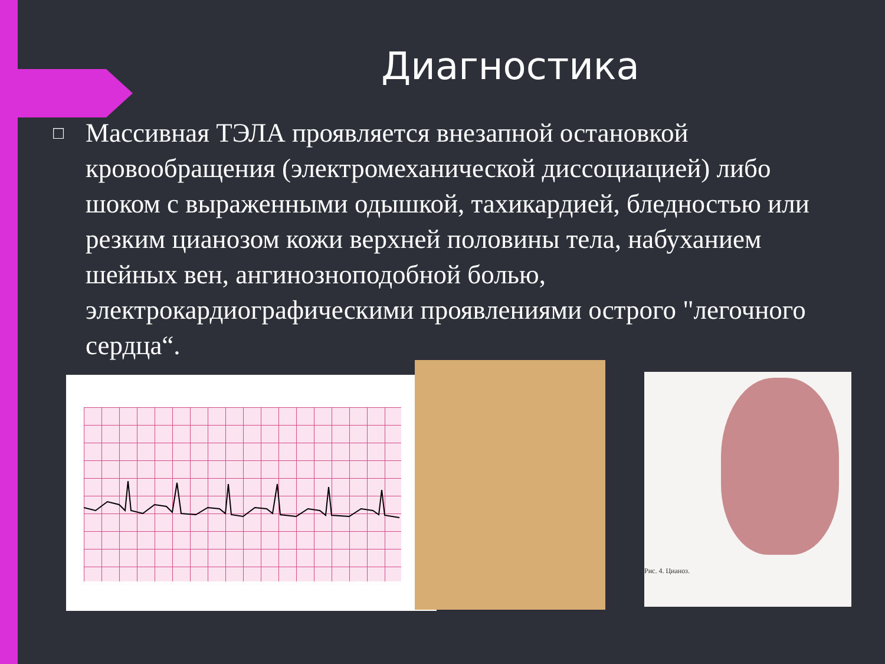Диагностика
□ Массивная ТЭЛА проявляется внезапной остановкой кровообращения (электромеханической диссоциацией) либо шоком с выраженными одышкой, тахикардией, бледностью или резким цианозом кожи верхней половины тела, набуханием шейных вен, ангинозноподобной болью, электрокардиографическими проявлениями острого "легочного сердца“.
Рис. 4. Цианоз.